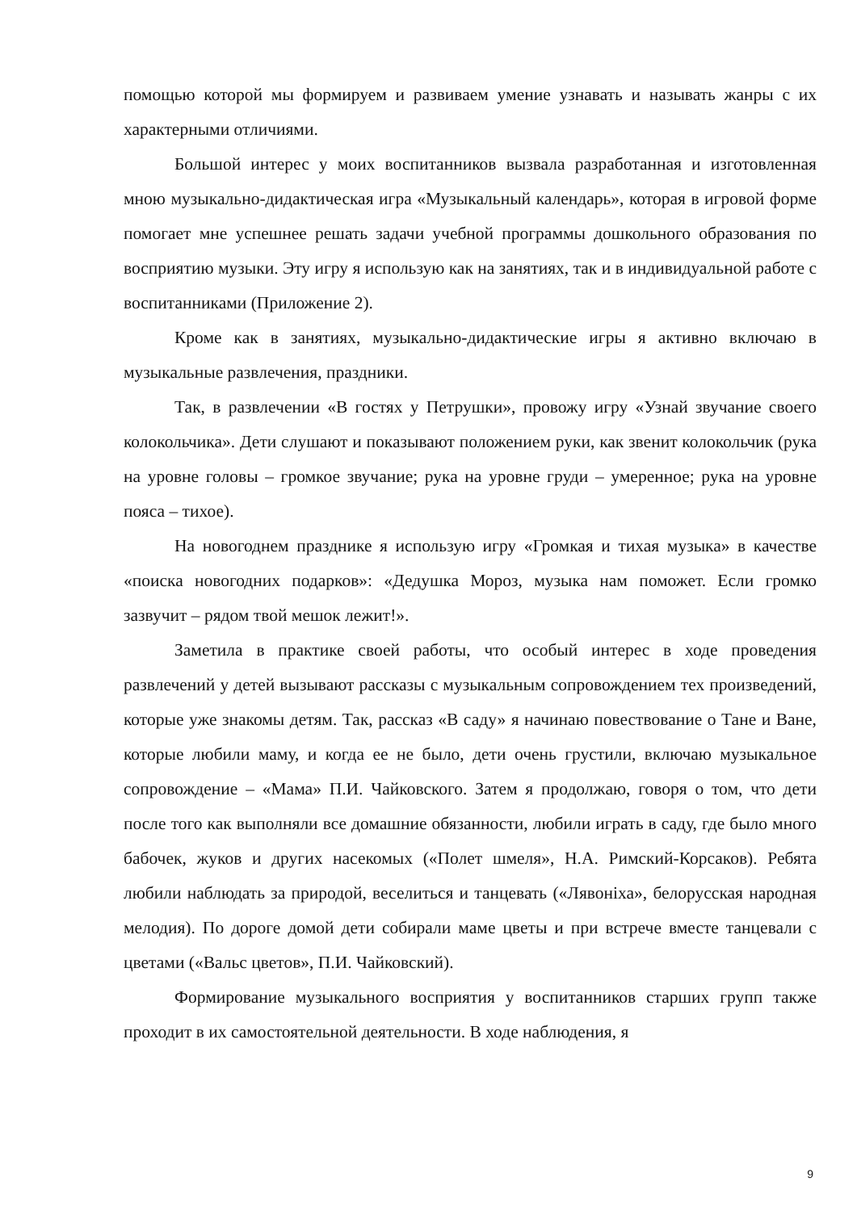помощью которой мы формируем и развиваем умение узнавать и называть жанры с их характерными отличиями.
Большой интерес у моих воспитанников вызвала разработанная и изготовленная мною музыкально-дидактическая игра «Музыкальный календарь», которая в игровой форме помогает мне успешнее решать задачи учебной программы дошкольного образования по восприятию музыки. Эту игру я использую как на занятиях, так и в индивидуальной работе с воспитанниками (Приложение 2).
Кроме как в занятиях, музыкально-дидактические игры я активно включаю в музыкальные развлечения, праздники.
Так, в развлечении «В гостях у Петрушки», провожу игру «Узнай звучание своего колокольчика». Дети слушают и показывают положением руки, как звенит колокольчик (рука на уровне головы – громкое звучание; рука на уровне груди – умеренное; рука на уровне пояса – тихое).
На новогоднем празднике я использую игру «Громкая и тихая музыка» в качестве «поиска новогодних подарков»: «Дедушка Мороз, музыка нам поможет. Если громко зазвучит – рядом твой мешок лежит!».
Заметила в практике своей работы, что особый интерес в ходе проведения развлечений у детей вызывают рассказы с музыкальным сопровождением тех произведений, которые уже знакомы детям. Так, рассказ «В саду» я начинаю повествование о Тане и Ване, которые любили маму, и когда ее не было, дети очень грустили, включаю музыкальное сопровождение – «Мама» П.И. Чайковского. Затем я продолжаю, говоря о том, что дети после того как выполняли все домашние обязанности, любили играть в саду, где было много бабочек, жуков и других насекомых («Полет шмеля», Н.А. Римский-Корсаков). Ребята любили наблюдать за природой, веселиться и танцевать («Лявоніха», белорусская народная мелодия). По дороге домой дети собирали маме цветы и при встрече вместе танцевали с цветами («Вальс цветов», П.И. Чайковский).
Формирование музыкального восприятия у воспитанников старших групп также проходит в их самостоятельной деятельности. В ходе наблюдения, я
9